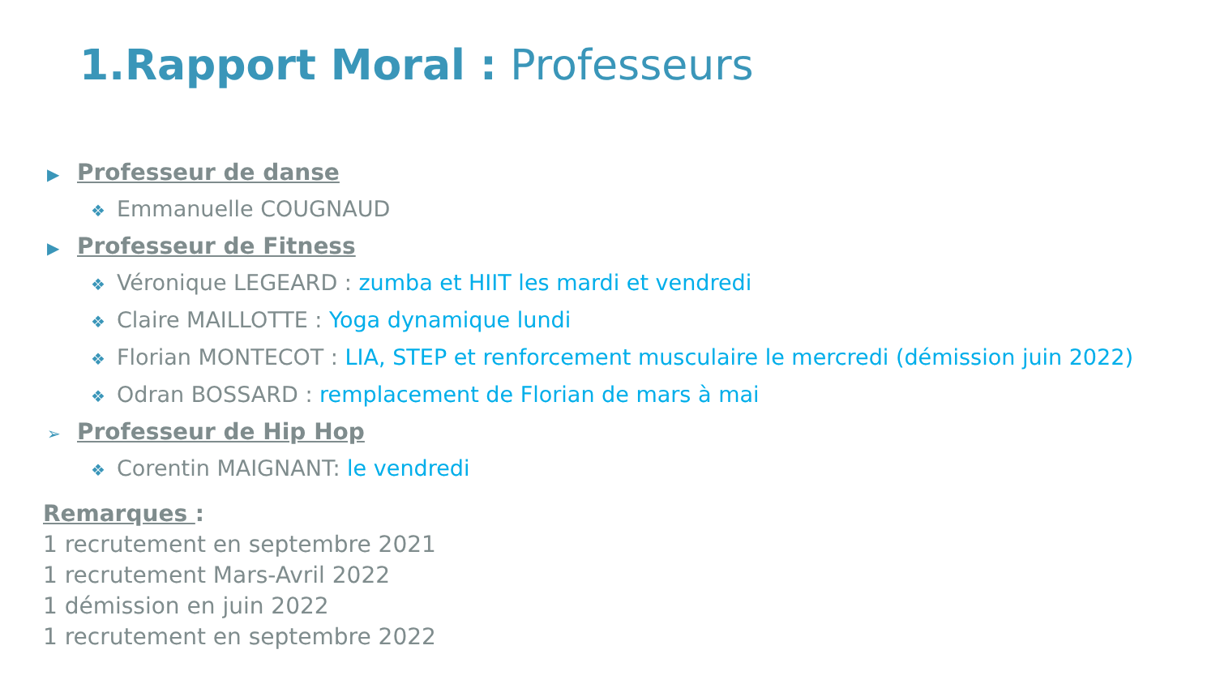1.Rapport Moral : Professeurs
▶ Professeur de danse
❖ Emmanuelle COUGNAUD
▶ Professeur de Fitness
❖ Véronique LEGEARD : zumba et HIIT les mardi et vendredi
❖ Claire MAILLOTTE : Yoga dynamique lundi
❖ Florian MONTECOT : LIA, STEP et renforcement musculaire le mercredi (démission juin 2022)
❖ Odran BOSSARD : remplacement de Florian de mars à mai
➢ Professeur de Hip Hop
❖ Corentin MAIGNANT: le vendredi
Remarques :
1 recrutement en septembre 2021
1 recrutement Mars-Avril 2022
1 démission en juin 2022
1 recrutement en septembre 2022